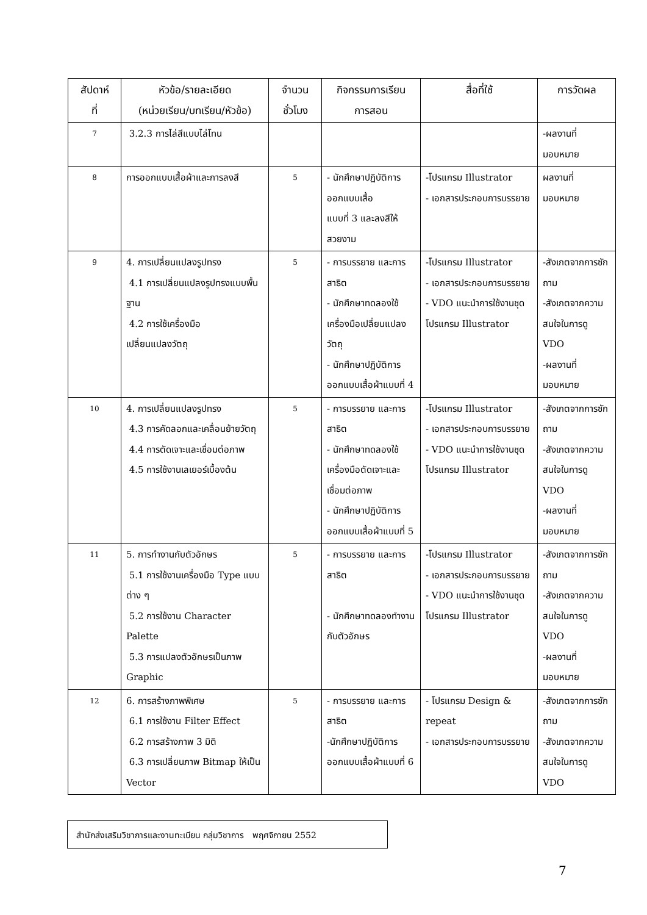| สัปดาห์ ที่ | หัวข้อ/รายละเอียด (หน่วยเรียน/บทเรียน/หัวข้อ) | จำนวน ชั่วโมง | กิจกรรมการเรียน การสอน | สื่อที่ใช้ | การวัดผล |
| --- | --- | --- | --- | --- | --- |
| 7 | 3.2.3 การไล่สีแบบไล่โทน | | | | -ผลงานที่ มอบหมาย |
| 8 | การออกแบบเสื้อผ้าและการลงสี | 5 | - นักศึกษาปฏิบัติการออกแบบเสื้อ แบบที่ 3 และลงสีให้สวยงาม | -โปรแกรม Illustrator - เอกสารประกอบการบรรยาย | ผลงานที่ มอบหมาย |
| 9 | 4. การเปลี่ยนแปลงรูปทรง 4.1 การเปลี่ยนแปลงรูปทรงแบบพื้นฐาน 4.2 การใช้เครื่องมือ เปลี่ยนแปลงวัตถุ | 5 | - การบรรยาย และการสาธิต - นักศึกษาทดลองใช้เครื่องมือเปลี่ยนแปลงวัตถุ - นักศึกษาปฏิบัติการออกแบบเสื้อผ้าแบบที่ 4 | -โปรแกรม Illustrator - เอกสารประกอบการบรรยาย - VDO แนะนำการใช้งานชุดโปรแกรม Illustrator | -สังเกตจากการซักถาม -สังเกตจากความสนใจในการดู VDO -ผลงานที่ มอบหมาย |
| 10 | 4. การเปลี่ยนแปลงรูปทรง 4.3 การคัดลอกและเคลื่อนย้ายวัตถุ 4.4 การตัดเจาะและเชื่อมต่อภาพ 4.5 การใช้งานเลเยอร์เบื้องต้น | 5 | - การบรรยาย และการสาธิต - นักศึกษาทดลองใช้เครื่องมือตัดเจาะและเชื่อมต่อภาพ - นักศึกษาปฏิบัติการออกแบบเสื้อผ้าแบบที่ 5 | -โปรแกรม Illustrator - เอกสารประกอบการบรรยาย - VDO แนะนำการใช้งานชุดโปรแกรม Illustrator | -สังเกตจากการซักถาม -สังเกตจากความสนใจในการดู VDO -ผลงานที่ มอบหมาย |
| 11 | 5. การทำงานกับตัวอักษร 5.1 การใช้งานเครื่องมือ Type แบบต่าง ๆ 5.2 การใช้งาน Character Palette 5.3 การแปลงตัวอักษรเป็นภาพ Graphic | 5 | - การบรรยาย และการสาธิต - นักศึกษาทดลองทำงานกับตัวอักษร | -โปรแกรม Illustrator - เอกสารประกอบการบรรยาย - VDO แนะนำการใช้งานชุดโปรแกรม Illustrator | -สังเกตจากการซักถาม -สังเกตจากความสนใจในการดู VDO -ผลงานที่ มอบหมาย |
| 12 | 6. การสร้างภาพพิเศษ 6.1 การใช้งาน Filter Effect 6.2 การสร้างภาพ 3 มิติ 6.3 การเปลี่ยนภาพ Bitmap ให้เป็น Vector | 5 | - การบรรยาย และการสาธิต -นักศึกษาปฏิบัติการออกแบบเสื้อผ้าแบบที่ 6 | - โปรแกรม Design & repeat - เอกสารประกอบการบรรยาย | -สังเกตจากการซักถาม -สังเกตจากความสนใจในการดู VDO |
สำนักส่งเสริมวิชาการและงานทะเบียน กลุ่มวิชาการ พฤศจิกายน 2552
7